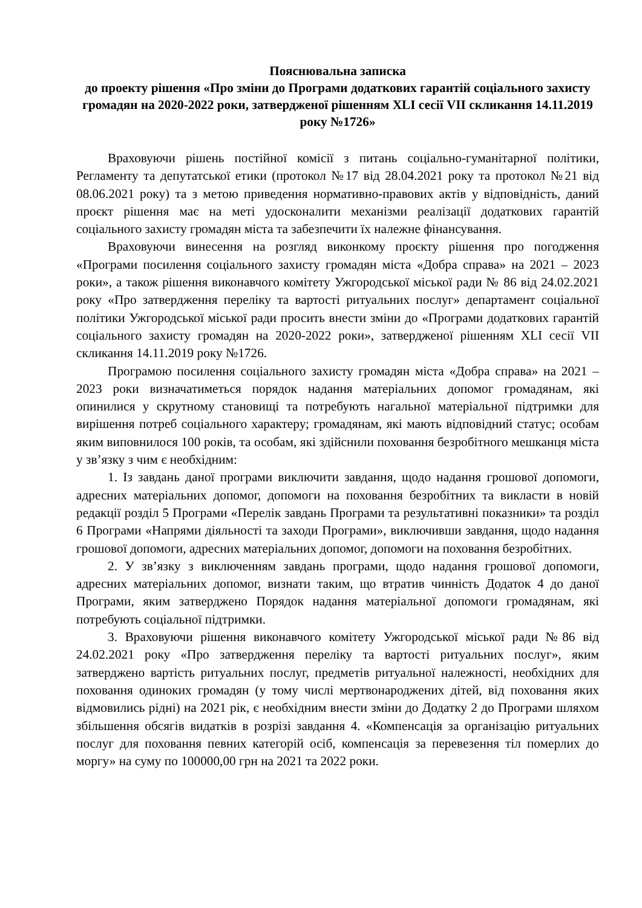Пояснювальна записка
до проекту рішення «Про зміни до Програми додаткових гарантій соціального захисту громадян на 2020-2022 роки, затвердженої рішенням XLI сесії VII скликання 14.11.2019 року №1726»
Враховуючи рішень постійної комісії з питань соціально-гуманітарної політики, Регламенту та депутатської етики (протокол №17 від 28.04.2021 року та протокол №21 від 08.06.2021 року) та з метою приведення нормативно-правових актів у відповідність, даний проєкт рішення має на меті удосконалити механізми реалізації додаткових гарантій соціального захисту громадян міста та забезпечити їх належне фінансування.
Враховуючи винесення на розгляд виконкому проєкту рішення про погодження «Програми посилення соціального захисту громадян міста «Добра справа» на 2021 – 2023 роки», а також рішення виконавчого комітету Ужгородської міської ради № 86 від 24.02.2021 року «Про затвердження переліку та вартості ритуальних послуг» департамент соціальної політики Ужгородської міської ради просить внести зміни до «Програми додаткових гарантій соціального захисту громадян на 2020-2022 роки», затвердженої рішенням XLI сесії VII скликання 14.11.2019 року №1726.
Програмою посилення соціального захисту громадян міста «Добра справа» на 2021 – 2023 роки визначатиметься порядок надання матеріальних допомог громадянам, які опинилися у скрутному становищі та потребують нагальної матеріальної підтримки для вирішення потреб соціального характеру; громадянам, які мають відповідний статус; особам яким виповнилося 100 років, та особам, які здійснили поховання безробітного мешканця міста у зв’язку з чим є необхідним:
1. Із завдань даної програми виключити завдання, щодо надання грошової допомоги, адресних матеріальних допомог, допомоги на поховання безробітних та викласти в новій редакції розділ 5 Програми «Перелік завдань Програми та результативні показники» та розділ 6 Програми «Напрями діяльності та заходи Програми», виключивши завдання, щодо надання грошової допомоги, адресних матеріальних допомог, допомоги на поховання безробітних.
2. У зв’язку з виключенням завдань програми, щодо надання грошової допомоги, адресних матеріальних допомог, визнати таким, що втратив чинність Додаток 4 до даної Програми, яким затверджено Порядок надання матеріальної допомоги громадянам, які потребують соціальної підтримки.
3. Враховуючи рішення виконавчого комітету Ужгородської міської ради №86 від 24.02.2021 року «Про затвердження переліку та вартості ритуальних послуг», яким затверджено вартість ритуальних послуг, предметів ритуальної належності, необхідних для поховання одиноких громадян (у тому числі мертвонароджених дітей, від поховання яких відмовились рідні) на 2021 рік, є необхідним внести зміни до Додатку 2 до Програми шляхом збільшення обсягів видатків в розрізі завдання 4. «Компенсація за організацію ритуальних послуг для поховання певних категорій осіб, компенсація за перевезення тіл померлих до моргу» на суму по 100000,00 грн на 2021 та 2022 роки.